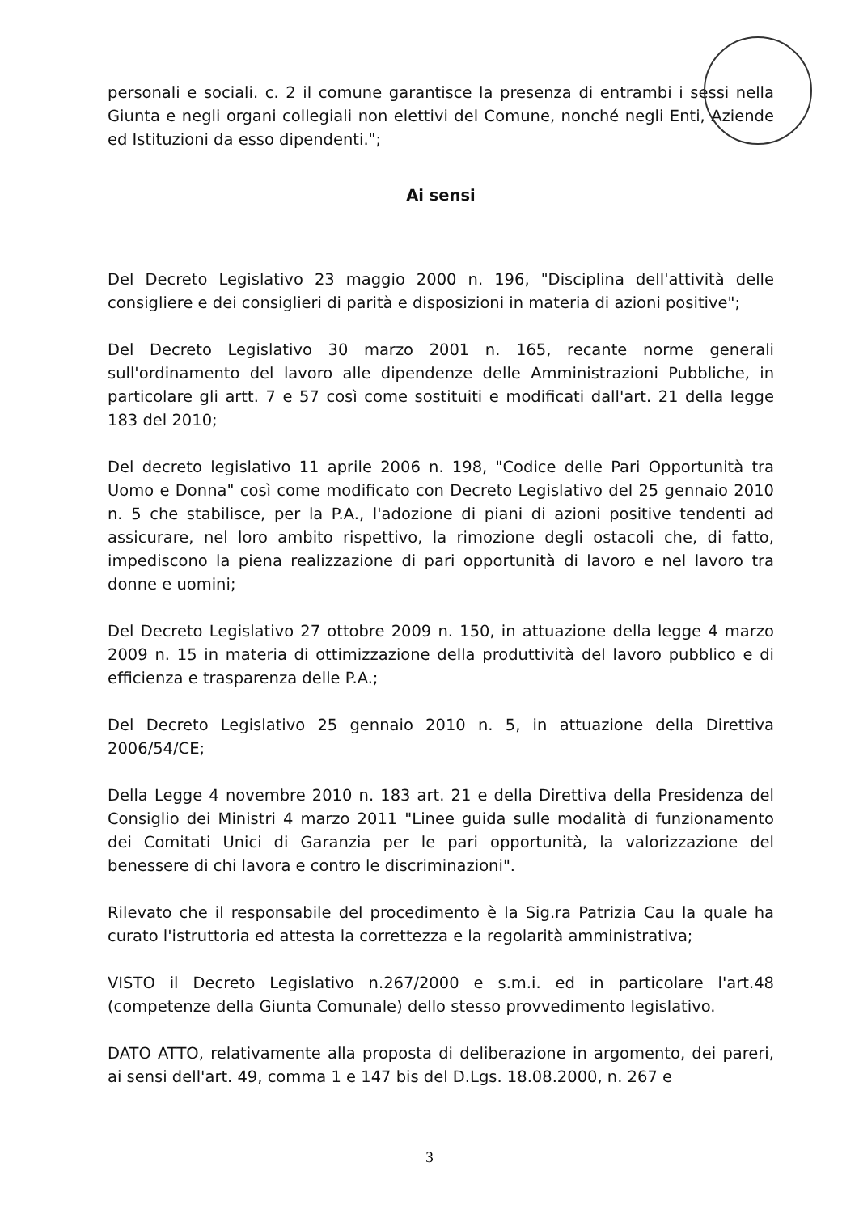personali e sociali. c. 2 il comune garantisce la presenza di entrambi i sessi nella Giunta e negli organi collegiali non elettivi del Comune, nonché negli Enti, Aziende ed Istituzioni da esso dipendenti.";
Ai sensi
Del Decreto Legislativo 23 maggio 2000 n. 196, "Disciplina dell'attività delle consigliere e dei consiglieri di parità e disposizioni in materia di azioni positive";
Del Decreto Legislativo 30 marzo 2001 n. 165, recante norme generali sull'ordinamento del lavoro alle dipendenze delle Amministrazioni Pubbliche, in particolare gli artt. 7 e 57 così come sostituiti e modificati dall'art. 21 della legge 183 del 2010;
Del decreto legislativo 11 aprile 2006 n. 198, "Codice delle Pari Opportunità tra Uomo e Donna" così come modificato con Decreto Legislativo del 25 gennaio 2010 n. 5 che stabilisce, per la P.A., l'adozione di piani di azioni positive tendenti ad assicurare, nel loro ambito rispettivo, la rimozione degli ostacoli che, di fatto, impediscono la piena realizzazione di pari opportunità di lavoro e nel lavoro tra donne e uomini;
Del Decreto Legislativo 27 ottobre 2009 n. 150, in attuazione della legge 4 marzo 2009 n. 15 in materia di ottimizzazione della produttività del lavoro pubblico e di efficienza e trasparenza delle P.A.;
Del Decreto Legislativo 25 gennaio 2010 n. 5, in attuazione della Direttiva 2006/54/CE;
Della Legge 4 novembre 2010 n. 183 art. 21 e della Direttiva della Presidenza del Consiglio dei Ministri 4 marzo 2011 "Linee guida sulle modalità di funzionamento dei Comitati Unici di Garanzia per le pari opportunità, la valorizzazione del benessere di chi lavora e contro le discriminazioni".
Rilevato che il responsabile del procedimento è la Sig.ra Patrizia Cau la quale ha curato l'istruttoria ed attesta la correttezza e la regolarità amministrativa;
VISTO il Decreto Legislativo n.267/2000 e s.m.i. ed in particolare l'art.48 (competenze della Giunta Comunale) dello stesso provvedimento legislativo.
DATO ATTO, relativamente alla proposta di deliberazione in argomento, dei pareri, ai sensi dell'art. 49, comma 1 e 147 bis del D.Lgs. 18.08.2000, n. 267 e
3